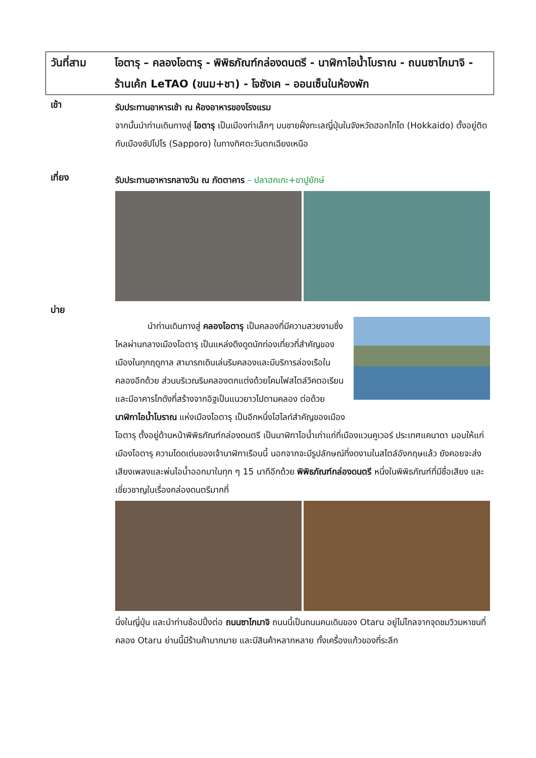วันที่สาม โอตารุ – คลองโอตารุ - พิพิธภัณฑ์กล่องดนตรี - นาฬิกาไอน้ำโบราณ - ถนนซาไกมาจิ - ร้านเค้ก LeTAO (ขนม+ชา) - โจซังเค – ออนเซ็นในห้องพัก
เช้า
รับประทานอาหารเช้า ณ ห้องอาหารของโรงแรม
จากนั้นนำท่านเดินทางสู่ โอตารุ เป็นเมืองท่าเล็กๆ บนชายฝั่งทะเลญี่ปุ่นในจังหวัดฮอกไกโด (Hokkaido) ตั้งอยู่ติดกับเมืองซัปโปโร (Sapporo) ในทางทิศตะวันตกเฉียงเหนือ
เที่ยง
รับประทานอาหารกลางวัน ณ ภัตตาคาร – ปลาฮกเกะ+ขาปูยักษ์
บ่าย
นำท่านเดินทางสู่ คลองโอตารุ เป็นคลองที่มีความสวยงามซึ่งไหลผ่านกลางเมืองโอตารุ เป็นแหล่งดึงดูดนักท่องเที่ยวที่สำคัญของเมืองในทุกฤดูกาล สามารถเดินเล่นริมคลองและมีบริการล่องเรือในคลองอีกด้วย ส่วนบริเวณริมคลองตกแต่งด้วยโคมไฟสไตล์วิคตอเรียนและมีอาคารโกดังที่สร้างจากอิฐเป็นแนวยาวไปตามคลอง ต่อด้วย นาฬิกาไอน้ำโบราณ แห่งเมืองโอตารุ เป็นอีกหนึ่งไฮไลท์สำคัญของเมือง
โอตารุ ตั้งอยู่ด้านหน้าพิพิธภัณฑ์กล่องดนตรี เป็นนาฬิกาไอน้ำเก่าแก่ที่เมืองแวนคูเวอร์ ประเทศแคนาดา มอบให้แก่เมืองโอตารุ ความโดดเด่นของเจ้านาฬิกาเรือนนี้ นอกจากจะมีรูปลักษณ์ที่งดงามในสไตล์อังกฤษแล้ว ยังคอยจะส่งเสียงเพลงและพ่นไอน้ำออกมาในทุก ๆ 15 นาทีอีกด้วย พิพิธภัณฑ์กล่องดนตรี หนึ่งในพิพิธภัณฑ์ที่มีชื่อเสียง และเชี่ยวชาญในเรื่องกล่องดนตรีมากที่
นึ่งในญี่ปุ่น และนำท่านช้อปปิ้งต่อ ถนนซาไกมาจิ ถนนนี้เป็นถนนคนเดินของ Otaru อยู่ไม่ไกลจากจุดชมวิวมหาชนที่คลอง Otaru ย่านนี้มีร้านค้ามากมาย และมีสินค้าหลากหลาย ทั้งเครื่องแก้วของที่ระลึก